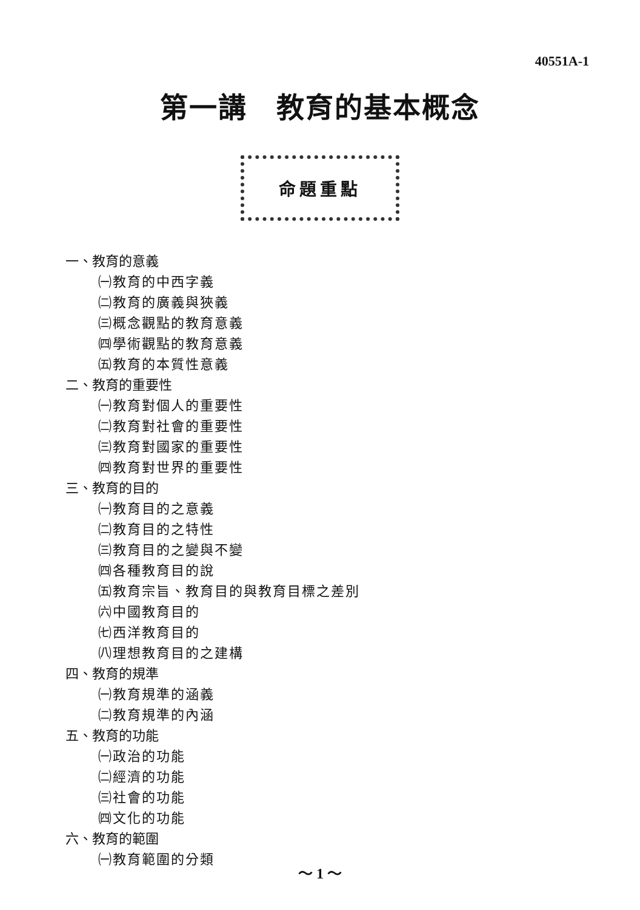40551A-1
第一講　教育的基本概念
命題重點
一、教育的意義
㈠教育的中西字義
㈡教育的廣義與狹義
㈢概念觀點的教育意義
㈣學術觀點的教育意義
㈤教育的本質性意義
二、教育的重要性
㈠教育對個人的重要性
㈡教育對社會的重要性
㈢教育對國家的重要性
㈣教育對世界的重要性
三、教育的目的
㈠教育目的之意義
㈡教育目的之特性
㈢教育目的之變與不變
㈣各種教育目的說
㈤教育宗旨、教育目的與教育目標之差別
㈥中國教育目的
㈦西洋教育目的
㈧理想教育目的之建構
四、教育的規準
㈠教育規準的涵義
㈡教育規準的內涵
五、教育的功能
㈠政治的功能
㈡經濟的功能
㈢社會的功能
㈣文化的功能
六、教育的範圍
㈠教育範圍的分類
～ 1 ～